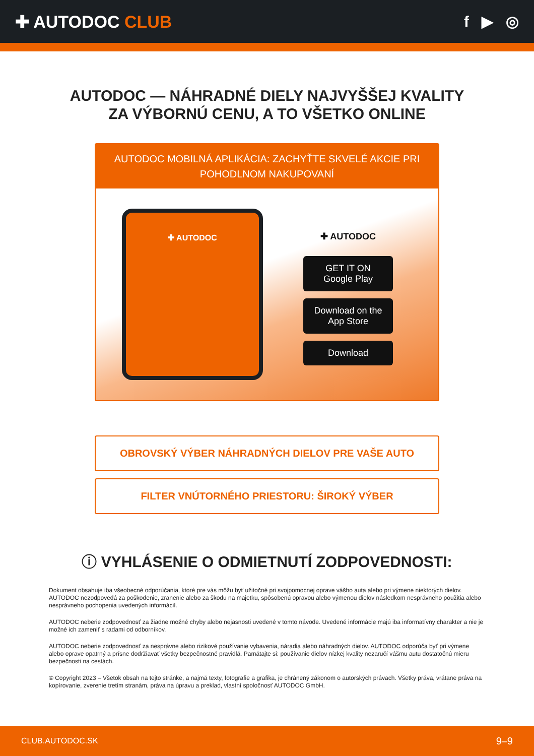✚ AUTODOC CLUB f ▶ ◎
AUTODOC — NÁHRADNÉ DIELY NAJVYŠŠEJ KVALITY
ZA VÝBORNÚ CENU, A TO VŠETKO ONLINE
AUTODOC MOBILNÁ APLIKÁCIA: ZACHYŤTE SKVELÉ AKCIE PRI POHODLNOM NAKUPOVANÍ
✚ AUTODOC
✚ AUTODOC
GET IT ON
Google Play
Download on the
App Store
Download
OBROVSKÝ VÝBER NÁHRADNÝCH DIELOV PRE VAŠE AUTO
FILTER VNÚTORNÉHO PRIESTORU: ŠIROKÝ VÝBER
ⓘ VYHLÁSENIE O ODMIETNUTÍ ZODPOVEDNOSTI:
Dokument obsahuje iba všeobecné odporúčania, ktoré pre vás môžu byť užitočné pri svojpomocnej oprave vášho auta alebo pri výmene niektorých dielov. AUTODOC nezodpovedá za poškodenie, zranenie alebo za škodu na majetku, spôsobenú opravou alebo výmenou dielov následkom nesprávneho použitia alebo nesprávneho pochopenia uvedených informácií.
AUTODOC neberie zodpovednosť za žiadne možné chyby alebo nejasnosti uvedené v tomto návode. Uvedené informácie majú iba informatívny charakter a nie je možné ich zameniť s radami od odborníkov.
AUTODOC neberie zodpovednosť za nesprávne alebo rizikové používanie vybavenia, náradia alebo náhradných dielov. AUTODOC odporúča byť pri výmene alebo oprave opatrný a prísne dodržiavať všetky bezpečnostné pravidlá. Pamätajte si: používanie dielov nízkej kvality nezaručí vášmu autu dostatočnú mieru bezpečnosti na cestách.
© Copyright 2023 – Všetok obsah na tejto stránke, a najmä texty, fotografie a grafika, je chránený zákonom o autorských právach. Všetky práva, vrátane práva na kopírovanie, zverenie tretím stranám, práva na úpravu a preklad, vlastní spoločnosť AUTODOC GmbH.
CLUB.AUTODOC.SK 9–9